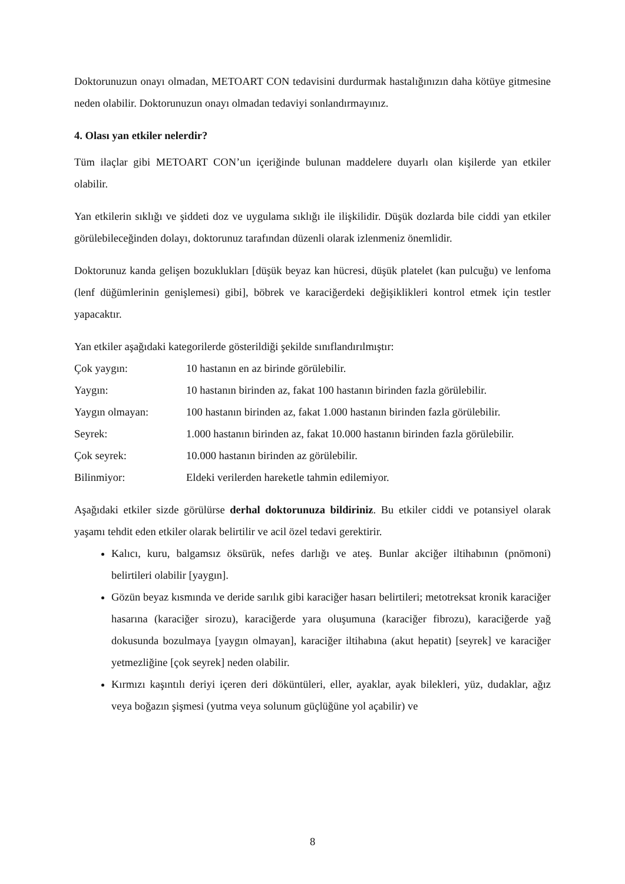Doktorunuzun onayı olmadan, METOART CON tedavisini durdurmak hastalığınızın daha kötüye gitmesine neden olabilir. Doktorunuzun onayı olmadan tedaviyi sonlandırmayınız.
4. Olası yan etkiler nelerdir?
Tüm ilaçlar gibi METOART CON’un içeriğinde bulunan maddelere duyarlı olan kişilerde yan etkiler olabilir.
Yan etkilerin sıklığı ve şiddeti doz ve uygulama sıklığı ile ilişkilidir. Düşük dozlarda bile ciddi yan etkiler görülebileceğinden dolayı, doktorunuz tarafından düzenli olarak izlenmeniz önemlidir.
Doktorunuz kanda gelişen bozuklukları [düşük beyaz kan hücresi, düşük platelet (kan pulcuğu) ve lenfoma (lenf düğümlerinin genişlemesi) gibi], böbrek ve karaciğerdeki değişiklikleri kontrol etmek için testler yapacaktır.
Yan etkiler aşağıdaki kategorilerde gösterildiği şekilde sınıflandırılmıştır:
| Çok yaygın: | 10 hastanın en az birinde görülebilir. |
| Yaygın: | 10 hastanın birinden az, fakat 100 hastanın birinden fazla görülebilir. |
| Yaygın olmayan: | 100 hastanın birinden az, fakat 1.000 hastanın birinden fazla görülebilir. |
| Seyrek: | 1.000 hastanın birinden az, fakat 10.000 hastanın birinden fazla görülebilir. |
| Çok seyrek: | 10.000 hastanın birinden az görülebilir. |
| Bilinmiyor: | Eldeki verilerden hareketle tahmin edilemiyor. |
Aşağıdaki etkiler sizde görülürse derhal doktorunuza bildiriniz. Bu etkiler ciddi ve potansiyel olarak yaşamı tehdit eden etkiler olarak belirtilir ve acil özel tedavi gerektirir.
Kalıcı, kuru, balgamsız öksürük, nefes darlığı ve ateş. Bunlar akciğer iltihabının (pnömoni) belirtileri olabilir [yaygın].
Gözün beyaz kısmında ve deride sarılık gibi karaciğer hasarı belirtileri; metotreksat kronik karaciğer hasarına (karaciğer sirozu), karaciğerde yara oluşumuna (karaciğer fibrozu), karaciğerde yağ dokusunda bozulmaya [yaygın olmayan], karaciğer iltihabına (akut hepatit) [seyrek] ve karaciğer yetmezliğine [çok seyrek] neden olabilir.
Kırmızı kaşıntılı deriyi içeren deri döküntüleri, eller, ayaklar, ayak bilekleri, yüz, dudaklar, ağız veya boğazın şişmesi (yutma veya solunum güçlüğüne yol açabilir) ve
8